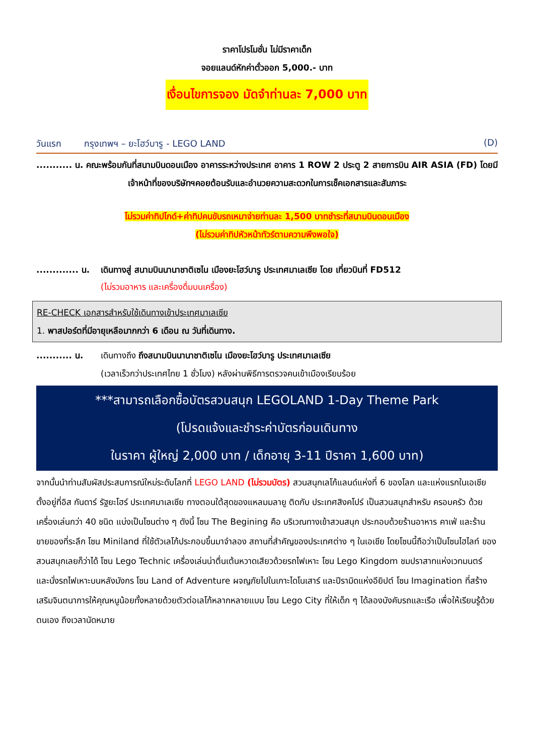ราคาโปรโมชั่น ไม่มีราคาเด็ก
จอยแลนด์หักค่าตั๋วออก 5,000.- บาท
เงื่อนไขการจอง มัดจำท่านละ 7,000 บาท
วันแรก กรุงเทพฯ – ยะโฮว์บารู - LEGO LAND (D)
........... น. คณะพร้อมกันที่สนามบินดอนเมือง อาคารระหว่างประเทศ อาคาร 1 ROW 2 ประตู 2 สายการบิน AIR ASIA (FD) โดยมีเจ้าหน้าที่ของบริษัทฯคอยต้อนรับและอำนวยความสะดวกในการเช็คเอกสารและสัมภาระ
ไม่รวมค่าทิปไกด์+ค่าทิปคนขับรถเหมาจ่ายท่านละ 1,500 บาทชำระที่สนามบินดอนเมือง
(ไม่รวมค่าทิปหัวหน้าทัวร์ตามความพึงพอใจ)
............. น.
เดินทางสู่ สนามบินนานาชาติเซไน เมืองยะโฮว์บารู ประเทศมาเลเซีย โดย เที่ยวบินที่ FD512
(ไม่รวมอาหาร และเครื่องดื่มบนเครื่อง)
RE-CHECK เอกสารสำหรับใช้เดินทางเข้าประเทศมาเลเซีย
1. พาสปอร์ตที่มีอายุเหลือมากกว่า 6 เดือน ณ วันที่เดินทาง.
........... น.
เดินทางถึง ถึงสนามบินนานาชาติเซไน เมืองยะโฮว์บารู ประเทศมาเลเซีย
(เวลาเร็วกว่าประเทศไทย 1 ชั่วโมง) หลังผ่านพิธีการตรวจคนเข้าเมืองเรียบร้อย
***สามารถเลือกซื้อบัตรสวนสนุก LEGOLAND 1-Day Theme Park
(โปรดแจ้งและชำระค่าบัตรก่อนเดินทาง
ในราคา ผู้ใหญ่ 2,000 บาท / เด็กอายุ 3-11 ปีราคา 1,600 บาท)
จากนั้นนำท่านสัมผัสประสบการณ์ใหม่ระดับโลกที่ LEGO LAND (ไม่รวมบัตร) สวนสนุกเลโก้แลนด์แห่งที่ 6 ของโลก และแห่งแรกในเอเชีย ตั้งอยู่ที่อิส กันดาร์ รัฐยะโฮร์ ประเทศมาเลเซีย ทางตอนใต้สุดของแหลมมลายู ติดกับ ประเทศสิงคโปร์ เป็นสวนสนุกสำหรับ ครอบครัว ด้วยเครื่องเล่นกว่า 40 ชนิด แบ่งเป็นโซนต่าง ๆ ดังนี้ โซน The Begining คือ บริเวณทางเข้าสวนสนุก ประกอบด้วยร้านอาหาร คาเฟ่ และร้านขายของที่ระลึก โซน Miniland ที่ใช้ตัวเลโก้ประกอบขึ้นมาจำลอง สถานที่สำคัญของประเทศต่าง ๆ ในเอเชีย โดยโซนนี้ถือว่าเป็นโซนไฮไลท์ ของสวนสนุกเลยก็ว่าได้ โซน Lego Technic เครื่องเล่นน่าตื่นเต้นหวาดเสียวด้วยรถไฟเหาะ โซน Lego Kingdom ชมปราสาทแห่งเวทมนตร์ และนั่งรถไฟเหาะบนหลังมังกร โซน Land of Adventure ผจญภัยไปในเกาะไดโนเสาร์ และปีรามิดแห่งอียิปต์ โซน Imagination ที่สร้างเสริมจินตนาการให้คุณหนูน้อยทั้งหลายด้วยตัวต่อเลโก้หลากหลายแบบ โซน Lego City ที่ให้เด็ก ๆ ได้ลองบังคับรถและเรือ เพื่อให้เรียนรู้ด้วยตนเอง ถึงเวลานัดหมาย